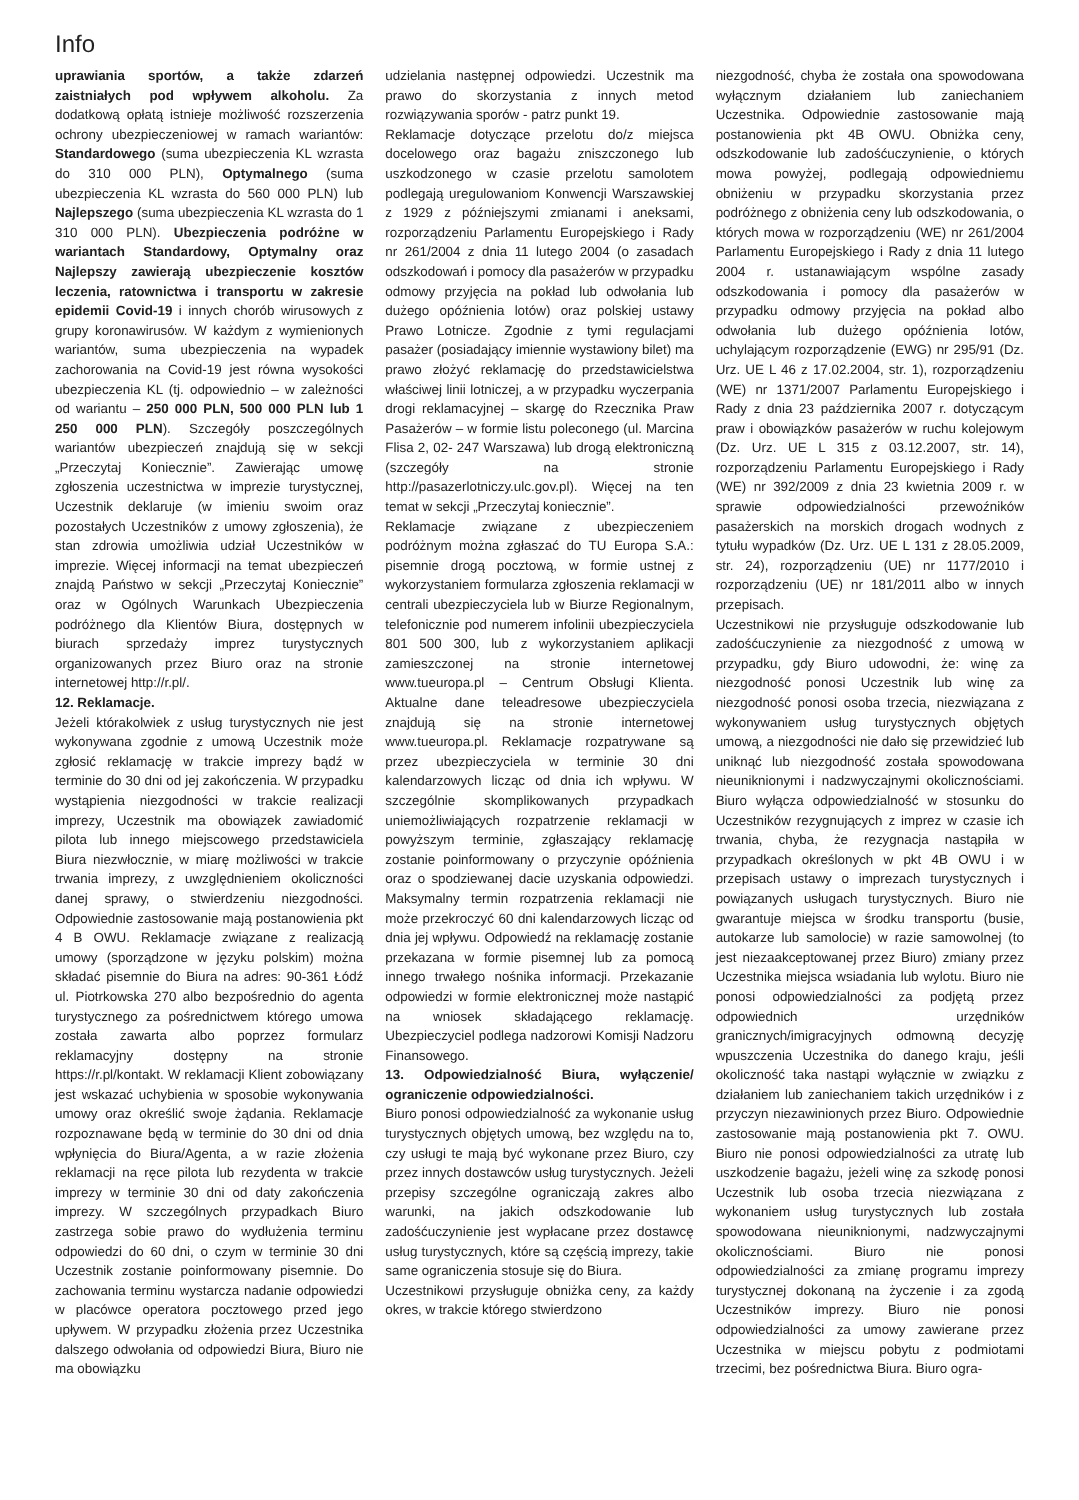Info
uprawiania sportów, a także zdarzeń zaistniałych pod wpływem alkoholu. Za dodatkową opłatą istnieje możliwość rozszerzenia ochrony ubezpieczeniowej w ramach wariantów: Standardowego (suma ubezpieczenia KL wzrasta do 310 000 PLN), Optymalnego (suma ubezpieczenia KL wzrasta do 560 000 PLN) lub Najlepszego (suma ubezpieczenia KL wzrasta do 1 310 000 PLN). Ubezpieczenia podróżne w wariantach Standardowy, Optymalny oraz Najlepszy zawierają ubezpieczenie kosztów leczenia, ratownictwa i transportu w zakresie epidemii Covid-19 i innych chorób wirusowych z grupy koronawirusów. W każdym z wymienionych wariantów, suma ubezpieczenia na wypadek zachorowania na Covid-19 jest równa wysokości ubezpieczenia KL (tj. odpowiednio – w zależności od wariantu – 250 000 PLN, 500 000 PLN lub 1 250 000 PLN). Szczegóły poszczególnych wariantów ubezpieczeń znajdują się w sekcji „Przeczytaj Koniecznie”. Zawierając umowę zgłoszenia uczestnictwa w imprezie turystycznej, Uczestnik deklaruje (w imieniu swoim oraz pozostałych Uczestników z umowy zgłoszenia), że stan zdrowia umożliwia udział Uczestników w imprezie. Więcej informacji na temat ubezpieczeń znajdą Państwo w sekcji „Przeczytaj Koniecznie” oraz w Ogólnych Warunkach Ubezpieczenia podróżnego dla Klientów Biura, dostępnych w biurach sprzedaży imprez turystycznych organizowanych przez Biuro oraz na stronie internetowej http://r.pl/.
12. Reklamacje.
Jeżeli którakolwiek z usług turystycznych nie jest wykonywana zgodnie z umową Uczestnik może zgłosić reklamację w trakcie imprezy bądź w terminie do 30 dni od jej zakończenia. W przypadku wystąpienia niezgodności w trakcie realizacji imprezy, Uczestnik ma obowiązek zawiadomić pilota lub innego miejscowego przedstawiciela Biura niezwłocznie, w miarę możliwości w trakcie trwania imprezy, z uwzględnieniem okoliczności danej sprawy, o stwierdzeniu niezgodności. Odpowiednie zastosowanie mają postanowienia pkt 4 B OWU. Reklamacje związane z realizacją umowy (sporządzone w języku polskim) można składać pisemnie do Biura na adres: 90-361 Łódź ul. Piotrkowska 270 albo bezpośrednio do agenta turystycznego za pośrednictwem którego umowa została zawarta albo poprzez formularz reklamacyjny dostępny na stronie https://r.pl/kontakt. W reklamacji Klient zobowiązany jest wskazać uchybienia w sposobie wykonywania umowy oraz określić swoje żądania. Reklamacje rozpoznawane będą w terminie do 30 dni od dnia wpłynięcia do Biura/Agenta, a w razie złożenia reklamacji na ręce pilota lub rezydenta w trakcie imprezy w terminie 30 dni od daty zakończenia imprezy. W szczególnych przypadkach Biuro zastrzega sobie prawo do wydłużenia terminu odpowiedzi do 60 dni, o czym w terminie 30 dni Uczestnik zostanie poinformowany pisemnie. Do zachowania terminu wystarcza nadanie odpowiedzi w placówce operatora pocztowego przed jego upływem. W przypadku złożenia przez Uczestnika dalszego odwołania od odpowiedzi Biura, Biuro nie ma obowiązku
udzielania następnej odpowiedzi. Uczestnik ma prawo do skorzystania z innych metod rozwiązywania sporów - patrz punkt 19.
Reklamacje dotyczące przelotu do/z miejsca docelowego oraz bagażu zniszczonego lub uszkodzonego w czasie przelotu samolotem podlegają uregulowaniom Konwencji Warszawskiej z 1929 z późniejszymi zmianami i aneksami, rozporządzeniu Parlamentu Europejskiego i Rady nr 261/2004 z dnia 11 lutego 2004 (o zasadach odszkodowań i pomocy dla pasażerów w przypadku odmowy przyjęcia na pokład lub odwołania lub dużego opóźnienia lotów) oraz polskiej ustawy Prawo Lotnicze. Zgodnie z tymi regulacjami pasażer (posiadający imiennie wystawiony bilet) ma prawo złożyć reklamację do przedstawicielstwa właściwej linii lotniczej, a w przypadku wyczerpania drogi reklamacyjnej – skargę do Rzecznika Praw Pasażerów – w formie listu poleconego (ul. Marcina Flisa 2, 02- 247 Warszawa) lub drogą elektroniczną (szczegóły na stronie http://pasazerlotniczy.ulc.gov.pl). Więcej na ten temat w sekcji „Przeczytaj koniecznie”.
Reklamacje związane z ubezpieczeniem podróżnym można zgłaszać do TU Europa S.A.: pisemnie drogą pocztową, w formie ustnej z wykorzystaniem formularza zgłoszenia reklamacji w centrali ubezpieczyciela lub w Biurze Regionalnym, telefonicznie pod numerem infolinii ubezpieczyciela 801 500 300, lub z wykorzystaniem aplikacji zamieszczonej na stronie internetowej www.tueuropa.pl – Centrum Obsługi Klienta. Aktualne dane teleadresowe ubezpieczyciela znajdują się na stronie internetowej www.tueuropa.pl. Reklamacje rozpatrywane są przez ubezpieczyciela w terminie 30 dni kalendarzowych licząc od dnia ich wpływu. W szczególnie skomplikowanych przypadkach uniemożliwiających rozpatrzenie reklamacji w powyższym terminie, zgłaszający reklamację zostanie poinformowany o przyczynie opóźnienia oraz o spodziewanej dacie uzyskania odpowiedzi. Maksymalny termin rozpatrzenia reklamacji nie może przekroczyć 60 dni kalendarzowych licząc od dnia jej wpływu. Odpowiedź na reklamację zostanie przekazana w formie pisemnej lub za pomocą innego trwałego nośnika informacji. Przekazanie odpowiedzi w formie elektronicznej może nastąpić na wniosek składającego reklamację. Ubezpieczyciel podlega nadzorowi Komisji Nadzoru Finansowego.
13. Odpowiedzialność Biura, wyłączenie/ ograniczenie odpowiedzialności.
Biuro ponosi odpowiedzialność za wykonanie usług turystycznych objętych umową, bez względu na to, czy usługi te mają być wykonane przez Biuro, czy przez innych dostawców usług turystycznych. Jeżeli przepisy szczególne ograniczają zakres albo warunki, na jakich odszkodowanie lub zadośćuczynienie jest wypłacane przez dostawcę usług turystycznych, które są częścią imprezy, takie same ograniczenia stosuje się do Biura.
Uczestnikowi przysługuje obniżka ceny, za każdy okres, w trakcie którego stwierdzono
niezgodność, chyba że została ona spowodowana wyłącznym działaniem lub zaniechaniem Uczestnika. Odpowiednie zastosowanie mają postanowienia pkt 4B OWU. Obniżka ceny, odszkodowanie lub zadośćuczynienie, o których mowa powyżej, podlegają odpowiedniemu obniżeniu w przypadku skorzystania przez podróżnego z obniżenia ceny lub odszkodowania, o których mowa w rozporządzeniu (WE) nr 261/2004 Parlamentu Europejskiego i Rady z dnia 11 lutego 2004 r. ustanawiającym wspólne zasady odszkodowania i pomocy dla pasażerów w przypadku odmowy przyjęcia na pokład albo odwołania lub dużego opóźnienia lotów, uchylającym rozporządzenie (EWG) nr 295/91 (Dz. Urz. UE L 46 z 17.02.2004, str. 1), rozporządzeniu (WE) nr 1371/2007 Parlamentu Europejskiego i Rady z dnia 23 października 2007 r. dotyczącym praw i obowiązków pasażerów w ruchu kolejowym (Dz. Urz. UE L 315 z 03.12.2007, str. 14), rozporządzeniu Parlamentu Europejskiego i Rady (WE) nr 392/2009 z dnia 23 kwietnia 2009 r. w sprawie odpowiedzialności przewoźników pasażerskich na morskich drogach wodnych z tytułu wypadków (Dz. Urz. UE L 131 z 28.05.2009, str. 24), rozporządzeniu (UE) nr 1177/2010 i rozporządzeniu (UE) nr 181/2011 albo w innych przepisach.
Uczestnikowi nie przysługuje odszkodowanie lub zadośćuczynienie za niezgodność z umową w przypadku, gdy Biuro udowodni, że: winę za niezgodność ponosi Uczestnik lub winę za niezgodność ponosi osoba trzecia, niezwiązana z wykonywaniem usług turystycznych objętych umową, a niezgodności nie dało się przewidzieć lub uniknąć lub niezgodność została spowodowana nieuniknionymi i nadzwyczajnymi okolicznościami. Biuro wyłącza odpowiedzialność w stosunku do Uczestników rezygnujących z imprez w czasie ich trwania, chyba, że rezygnacja nastąpiła w przypadkach określonych w pkt 4B OWU i w przepisach ustawy o imprezach turystycznych i powiązanych usługach turystycznych. Biuro nie gwarantuje miejsca w środku transportu (busie, autokarze lub samolocie) w razie samowolnej (to jest niezaakceptowanej przez Biuro) zmiany przez Uczestnika miejsca wsiadania lub wylotu. Biuro nie ponosi odpowiedzialności za podjętą przez odpowiednich urzędników granicznych/imigracyjnych odmowną decyzję wpuszczenia Uczestnika do danego kraju, jeśli okoliczność taka nastąpi wyłącznie w związku z działaniem lub zaniechaniem takich urzędników i z przyczyn niezawinionych przez Biuro. Odpowiednie zastosowanie mają postanowienia pkt 7. OWU. Biuro nie ponosi odpowiedzialności za utratę lub uszkodzenie bagażu, jeżeli winę za szkodę ponosi Uczestnik lub osoba trzecia niezwiązana z wykonaniem usług turystycznych lub została spowodowana nieuniknionymi, nadzwyczajnymi okolicznościami. Biuro nie ponosi odpowiedzialności za zmianę programu imprezy turystycznej dokonaną na życzenie i za zgodą Uczestników imprezy. Biuro nie ponosi odpowiedzialności za umowy zawierane przez Uczestnika w miejscu pobytu z podmiotami trzecimi, bez pośrednictwa Biura. Biuro ogra-